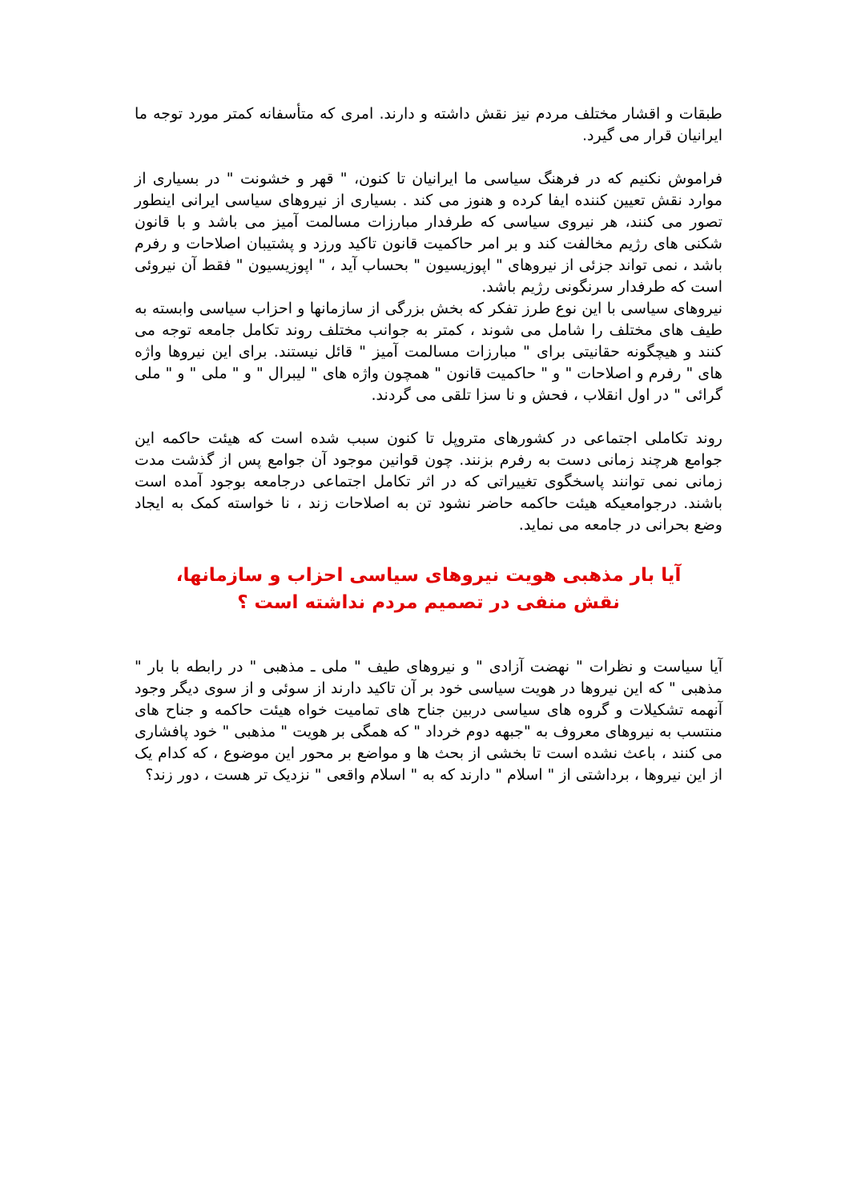طبقات و اقشار مختلف مردم نیز نقش داشته و دارند. امری که متأسفانه کمتر مورد توجه ما ایرانیان قرار می گیرد.
فراموش نکنیم که در فرهنگ سیاسی ما ایرانیان تا کنون، " قهر و خشونت " در بسیاری از موارد نقش تعیین کننده ایفا کرده و هنوز می کند . بسیاری از نیروهای سیاسی ایرانی اینطور تصور می کنند، هر نیروی سیاسی که طرفدار مبارزات مسالمت آمیز می باشد و با قانون شکنی های رژیم مخالفت کند و بر امر حاکمیت قانون تاکید ورزد و پشتیبان اصلاحات و رفرم باشد ، نمی تواند جزئی از نیروهای " اپوزیسیون " بحساب آید ، " اپوزیسیون " فقط آن نیروئی است که طرفدار سرنگونی رژیم باشد.
نیروهای سیاسی با این نوع طرز تفکر که بخش بزرگی از سازمانها و احزاب سیاسی وابسته به طیف های مختلف را شامل می شوند ، کمتر به جوانب مختلف روند تکامل جامعه توجه می کنند و هیچگونه حقانیتی برای " مبارزات مسالمت آمیز " قائل نیستند. برای این نیروها واژه های " رفرم و اصلاحات " و " حاکمیت قانون " همچون واژه های " لیبرال " و " ملی " و " ملی گرائی " در اول انقلاب ، فحش و نا سزا تلقی می گردند.
روند تکاملی اجتماعی در کشورهای متروپل تا کنون سبب شده است که هیئت حاکمه این جوامع هرچند زمانی دست به رفرم بزنند. چون قوانین موجود آن جوامع پس از گذشت مدت زمانی نمی توانند پاسخگوی تغییراتی که در اثر تکامل اجتماعی درجامعه بوجود آمده است باشند. درجوامعیکه هیئت حاکمه حاضر نشود تن به اصلاحات زند ، نا خواسته کمک به ایجاد وضع بحرانی در جامعه می نماید.
آیا بار مذهبی هویت نیروهای سیاسی احزاب و سازمانها،
نقش منفی در تصمیم مردم نداشته است ؟
آیا سیاست و نظرات " نهضت آزادی " و نیروهای طیف " ملی ـ مذهبی " در رابطه با بار " مذهبی " که این نیروها در هویت سیاسی خود بر آن تاکید دارند از سوئی و از سوی دیگر وجود آنهمه تشکیلات و گروه های سیاسی دربین جناح های تمامیت خواه هیئت حاکمه و جناح های منتسب به نیروهای معروف به "جبهه دوم خرداد " که همگی بر هویت " مذهبی " خود پافشاری می کنند ، باعث نشده است تا بخشی از بحث ها و مواضع بر محور این موضوع ، که کدام یک از این نیروها ، برداشتی از " اسلام " دارند که به " اسلام واقعی " نزدیک تر هست ، دور زند؟